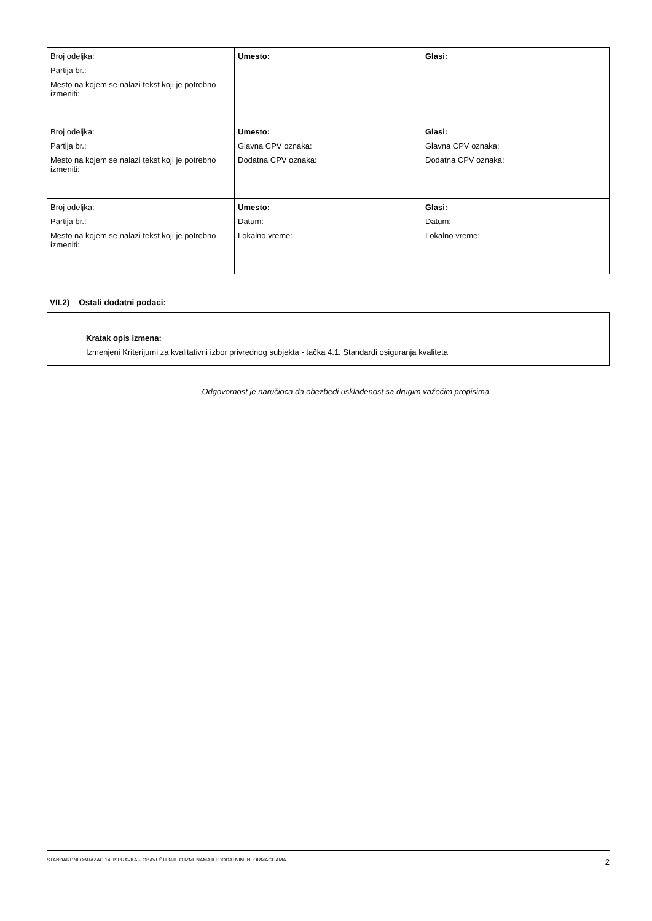| Broj odeljka: Partija br.: Mesto na kojem se nalazi tekst koji je potrebno izmeniti: | Umesto: | Glasi: |
| Broj odeljka: Partija br.: Mesto na kojem se nalazi tekst koji je potrebno izmeniti: | Umesto: Glavna CPV oznaka: Dodatna CPV oznaka: | Glasi: Glavna CPV oznaka: Dodatna CPV oznaka: |
| Broj odeljka: Partija br.: Mesto na kojem se nalazi tekst koji je potrebno izmeniti: | Umesto: Datum: Lokalno vreme: | Glasi: Datum: Lokalno vreme: |
VII.2) Ostali dodatni podaci:
Kratak opis izmena:
Izmenjeni Kriterijumi za kvalitativni izbor privrednog subjekta - tačka 4.1. Standardi osiguranja kvaliteta
Odgovornost je naručioca da obezbedi usklađenost sa drugim važećim propisima.
STANDARDNI OBRAZAC 14: ISPRAVKA – OBAVEŠTENJE O IZMENAMA ILI DODATNIM INFORMACIJAMA 2